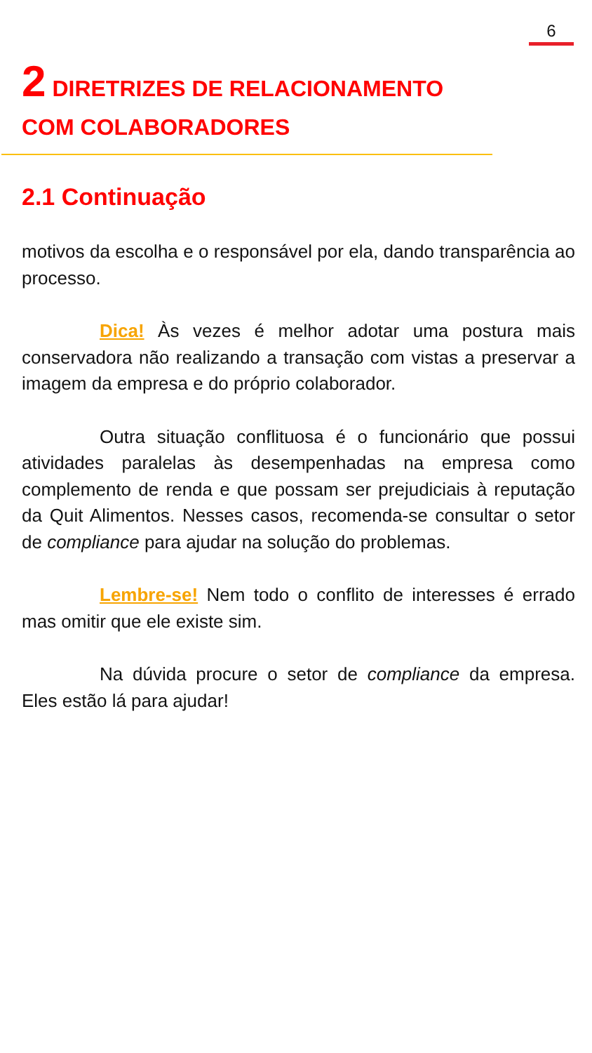6
2 DIRETRIZES DE RELACIONAMENTO COM COLABORADORES
2.1 Continuação
motivos da escolha e o responsável por ela, dando transparência ao processo.
Dica! Às vezes é melhor adotar uma postura mais conservadora não realizando a transação com vistas a preservar a imagem da empresa e do próprio colaborador.
Outra situação conflituosa é o funcionário que possui atividades paralelas às desempenhadas na empresa como complemento de renda e que possam ser prejudiciais à reputação da Quit Alimentos. Nesses casos, recomenda-se consultar o setor de compliance para ajudar na solução do problemas.
Lembre-se! Nem todo o conflito de interesses é errado mas omitir que ele existe sim.
Na dúvida procure o setor de compliance da empresa. Eles estão lá para ajudar!